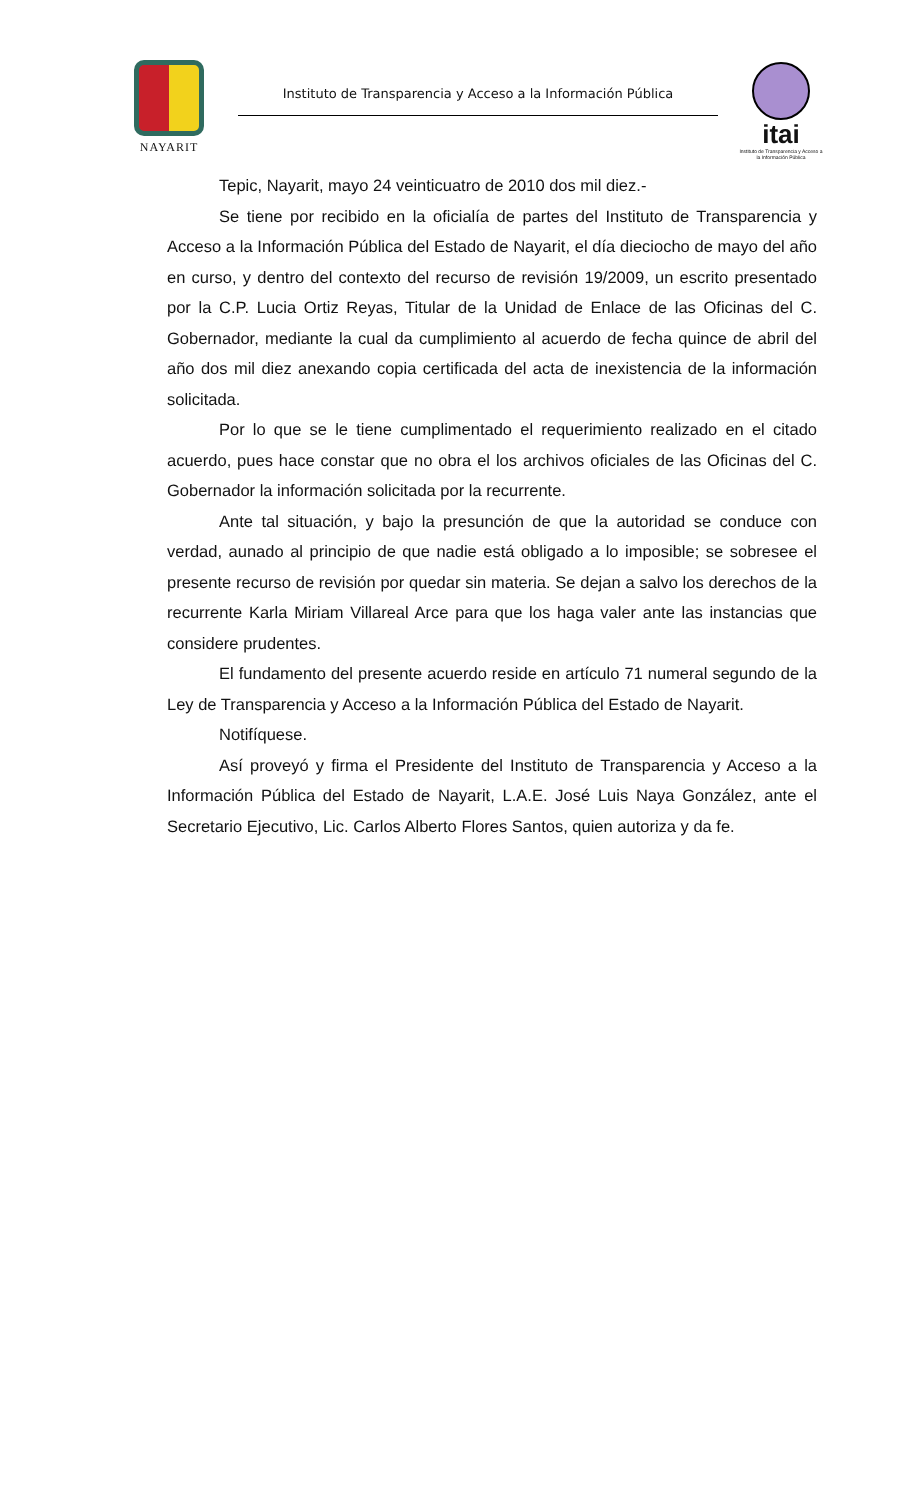NAYARIT
Instituto de Transparencia y Acceso a la Información Pública
itai
Instituto de Transparencia y Acceso a la Información Pública
Tepic, Nayarit, mayo 24 veinticuatro de 2010 dos mil diez.-
Se tiene por recibido en la oficialía de partes del Instituto de Transparencia y Acceso a la Información Pública del Estado de Nayarit, el día dieciocho de mayo del año en curso, y dentro del contexto del recurso de revisión 19/2009, un escrito presentado por la C.P. Lucia Ortiz Reyas, Titular de la Unidad de Enlace de las Oficinas del C. Gobernador, mediante la cual da cumplimiento al acuerdo de fecha quince de abril del año dos mil diez anexando copia certificada del acta de inexistencia de la información solicitada.
Por lo que se le tiene cumplimentado el requerimiento realizado en el citado acuerdo, pues hace constar que no obra el los archivos oficiales de las Oficinas del C. Gobernador la información solicitada por la recurrente.
Ante tal situación, y bajo la presunción de que la autoridad se conduce con verdad, aunado al principio de que nadie está obligado a lo imposible; se sobresee el presente recurso de revisión por quedar sin materia. Se dejan a salvo los derechos de la recurrente Karla Miriam Villareal Arce para que los haga valer ante las instancias que considere prudentes.
El fundamento del presente acuerdo reside en artículo 71 numeral segundo de la Ley de Transparencia y Acceso a la Información Pública del Estado de Nayarit.
Notifíquese.
Así proveyó y firma el Presidente del Instituto de Transparencia y Acceso a la Información Pública del Estado de Nayarit, L.A.E. José Luis Naya González, ante el Secretario Ejecutivo, Lic. Carlos Alberto Flores Santos, quien autoriza y da fe.